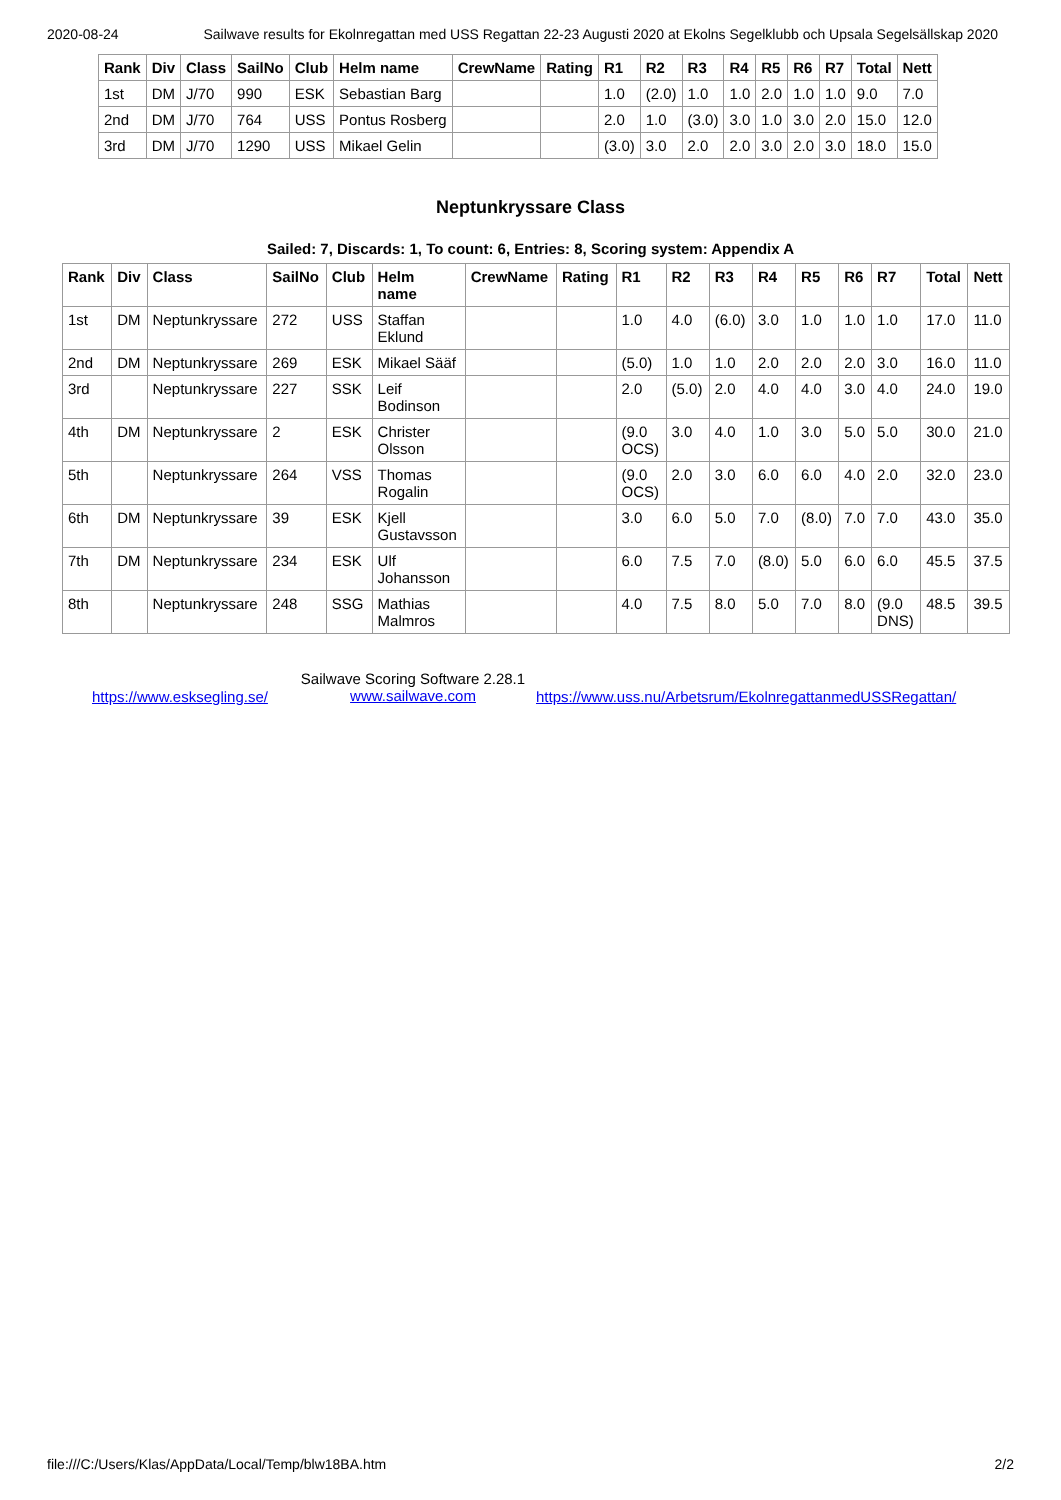2020-08-24 Sailwave results for Ekolnregattan med USS Regattan 22-23 Augusti 2020 at Ekolns Segelklubb och Upsala Segelsällskap 2020
| Rank | Div | Class | SailNo | Club | Helm name | CrewName | Rating | R1 | R2 | R3 | R4 | R5 | R6 | R7 | Total | Nett |
| --- | --- | --- | --- | --- | --- | --- | --- | --- | --- | --- | --- | --- | --- | --- | --- | --- |
| 1st | DM | J/70 | 990 | ESK | Sebastian Barg | | | 1.0 | (2.0) | 1.0 | 1.0 | 2.0 | 1.0 | 1.0 | 9.0 | 7.0 |
| 2nd | DM | J/70 | 764 | USS | Pontus Rosberg | | | 2.0 | 1.0 | (3.0) | 3.0 | 1.0 | 3.0 | 2.0 | 15.0 | 12.0 |
| 3rd | DM | J/70 | 1290 | USS | Mikael Gelin | | | (3.0) | 3.0 | 2.0 | 2.0 | 3.0 | 2.0 | 3.0 | 18.0 | 15.0 |
Neptunkryssare Class
Sailed: 7, Discards: 1, To count: 6, Entries: 8, Scoring system: Appendix A
| Rank | Div | Class | SailNo | Club | Helm name | CrewName | Rating | R1 | R2 | R3 | R4 | R5 | R6 | R7 | Total | Nett |
| --- | --- | --- | --- | --- | --- | --- | --- | --- | --- | --- | --- | --- | --- | --- | --- | --- |
| 1st | DM | Neptunkryssare | 272 | USS | Staffan Eklund | | | 1.0 | 4.0 | (6.0) | 3.0 | 1.0 | 1.0 | 1.0 | 17.0 | 11.0 |
| 2nd | DM | Neptunkryssare | 269 | ESK | Mikael Sääf | | | (5.0) | 1.0 | 1.0 | 2.0 | 2.0 | 2.0 | 3.0 | 16.0 | 11.0 |
| 3rd | | Neptunkryssare | 227 | SSK | Leif Bodinson | | | 2.0 | (5.0) | 2.0 | 4.0 | 4.0 | 3.0 | 4.0 | 24.0 | 19.0 |
| 4th | DM | Neptunkryssare | 2 | ESK | Christer Olsson | | | (9.0 OCS) | 3.0 | 4.0 | 1.0 | 3.0 | 5.0 | 5.0 | 30.0 | 21.0 |
| 5th | | Neptunkryssare | 264 | VSS | Thomas Rogalin | | | (9.0 OCS) | 2.0 | 3.0 | 6.0 | 6.0 | 4.0 | 2.0 | 32.0 | 23.0 |
| 6th | DM | Neptunkryssare | 39 | ESK | Kjell Gustavsson | | | 3.0 | 6.0 | 5.0 | 7.0 | (8.0) | 7.0 | 7.0 | 43.0 | 35.0 |
| 7th | DM | Neptunkryssare | 234 | ESK | Ulf Johansson | | | 6.0 | 7.5 | 7.0 | (8.0) | 5.0 | 6.0 | 6.0 | 45.5 | 37.5 |
| 8th | | Neptunkryssare | 248 | SSG | Mathias Malmros | | | 4.0 | 7.5 | 8.0 | 5.0 | 7.0 | 8.0 | (9.0 DNS) | 48.5 | 39.5 |
https://www.esksegling.se/
Sailwave Scoring Software 2.28.1
www.sailwave.com
https://www.uss.nu/Arbetsrum/EkolnregattanmedUSSRegattan/
file:///C:/Users/Klas/AppData/Local/Temp/blw18BA.htm 2/2